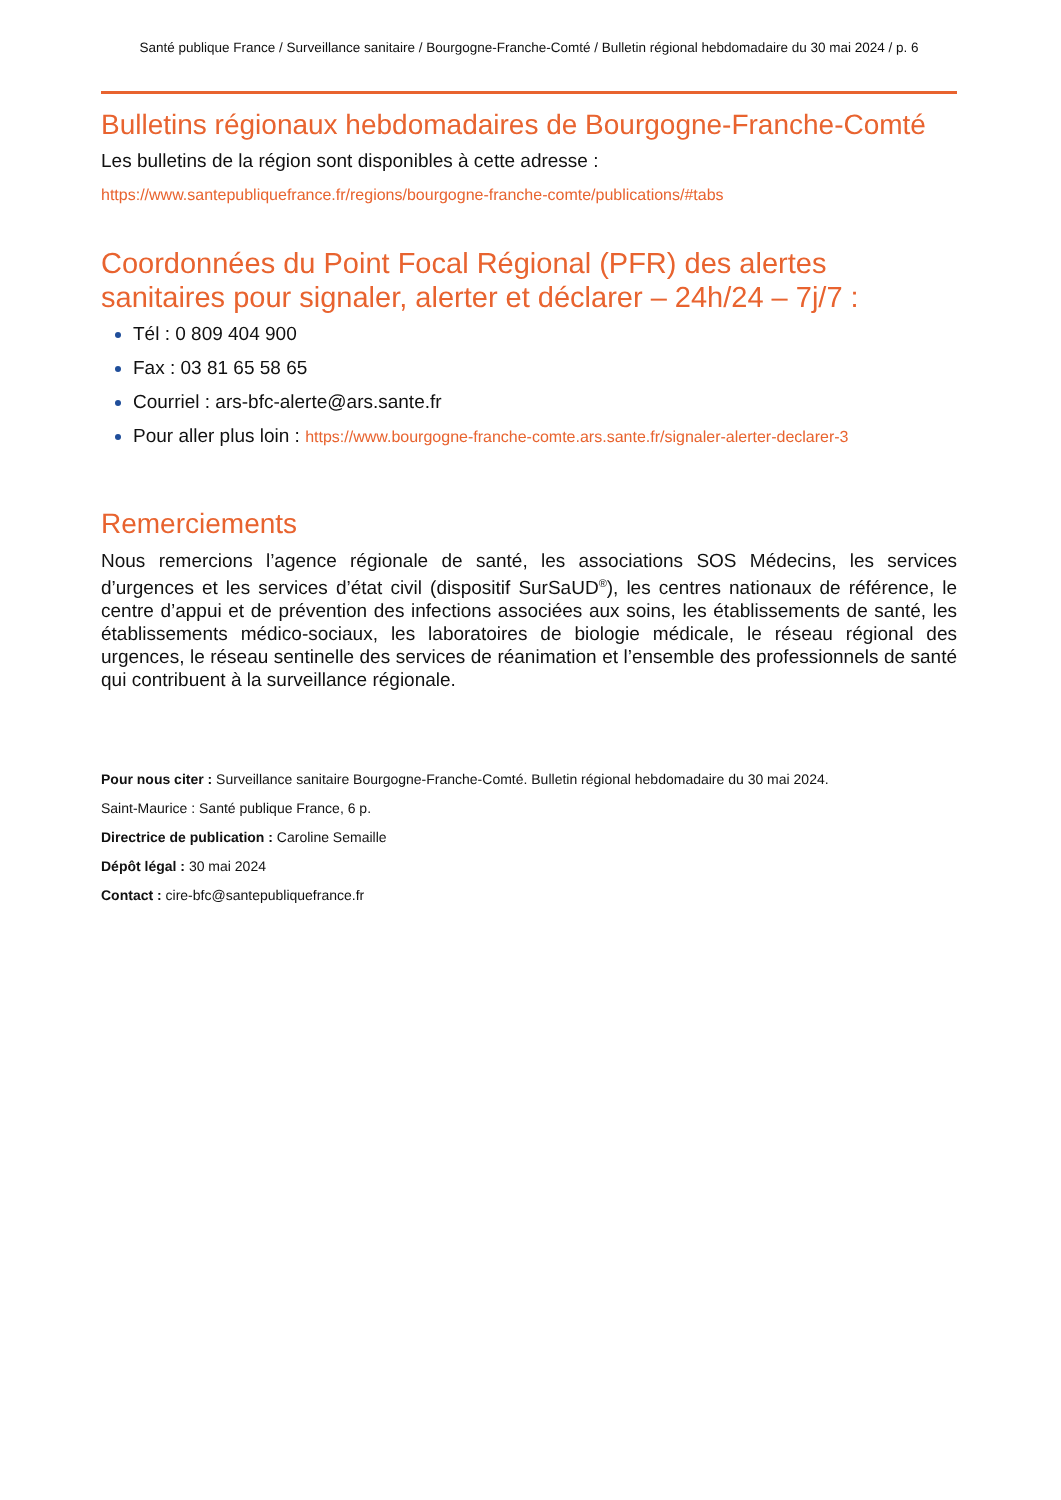Santé publique France / Surveillance sanitaire / Bourgogne-Franche-Comté / Bulletin régional hebdomadaire du 30 mai 2024 / p. 6
Bulletins régionaux hebdomadaires de Bourgogne-Franche-Comté
Les bulletins de la région sont disponibles à cette adresse :
https://www.santepubliquefrance.fr/regions/bourgogne-franche-comte/publications/#tabs
Coordonnées du Point Focal Régional (PFR) des alertes sanitaires pour signaler, alerter et déclarer – 24h/24 – 7j/7 :
Tél : 0 809 404 900
Fax : 03 81 65 58 65
Courriel : ars-bfc-alerte@ars.sante.fr
Pour aller plus loin : https://www.bourgogne-franche-comte.ars.sante.fr/signaler-alerter-declarer-3
Remerciements
Nous remercions l’agence régionale de santé, les associations SOS Médecins, les services d’urgences et les services d’état civil (dispositif SurSaUD<sup>®</sup>), les centres nationaux de référence, le centre d’appui et de prévention des infections associées aux soins, les établissements de santé, les établissements médico-sociaux, les laboratoires de biologie médicale, le réseau régional des urgences, le réseau sentinelle des services de réanimation et l’ensemble des professionnels de santé qui contribuent à la surveillance régionale.
Pour nous citer : Surveillance sanitaire Bourgogne-Franche-Comté. Bulletin régional hebdomadaire du 30 mai 2024.
Saint-Maurice : Santé publique France, 6 p.
Directrice de publication : Caroline Semaille
Dépôt légal : 30 mai 2024
Contact : cire-bfc@santepubliquefrance.fr